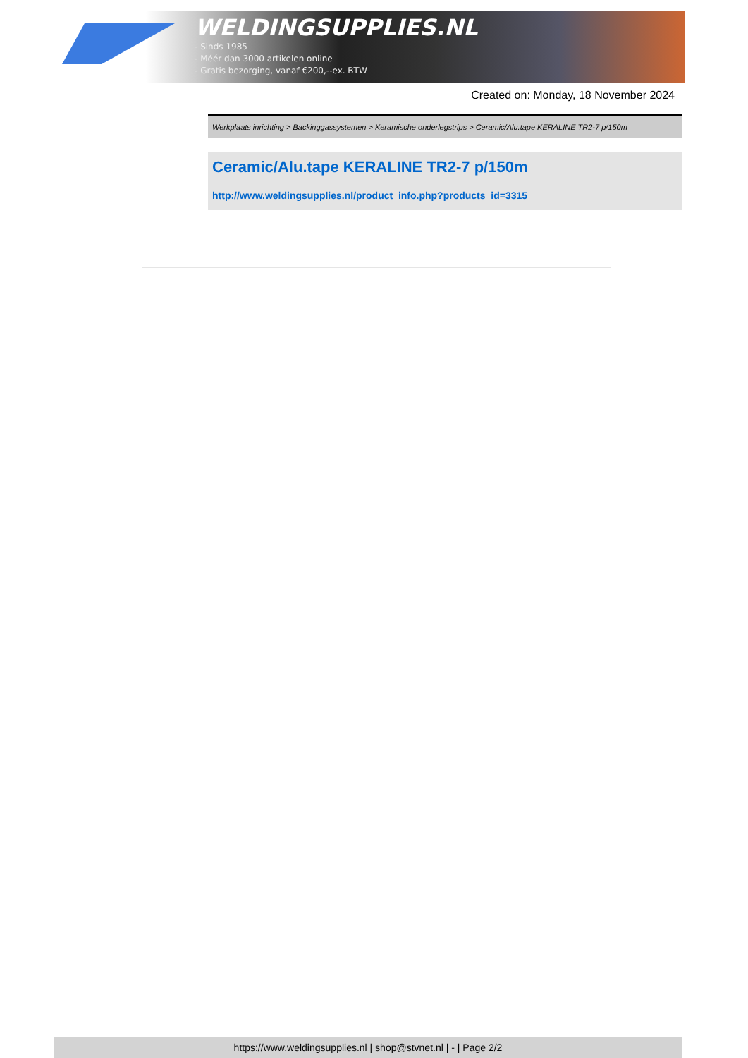WELDINGSUPPLIES.NL
- Sinds 1985
- Méér dan 3000 artikelen online
- Gratis bezorging, vanaf €200,--ex. BTW
Created on: Monday, 18 November 2024
Werkplaats inrichting > Backinggassystemen > Keramische onderlegstrips > Ceramic/Alu.tape KERALINE TR2-7 p/150m
Ceramic/Alu.tape KERALINE TR2-7 p/150m
http://www.weldingsupplies.nl/product_info.php?products_id=3315
https://www.weldingsupplies.nl | shop@stvnet.nl | - | Page 2/2